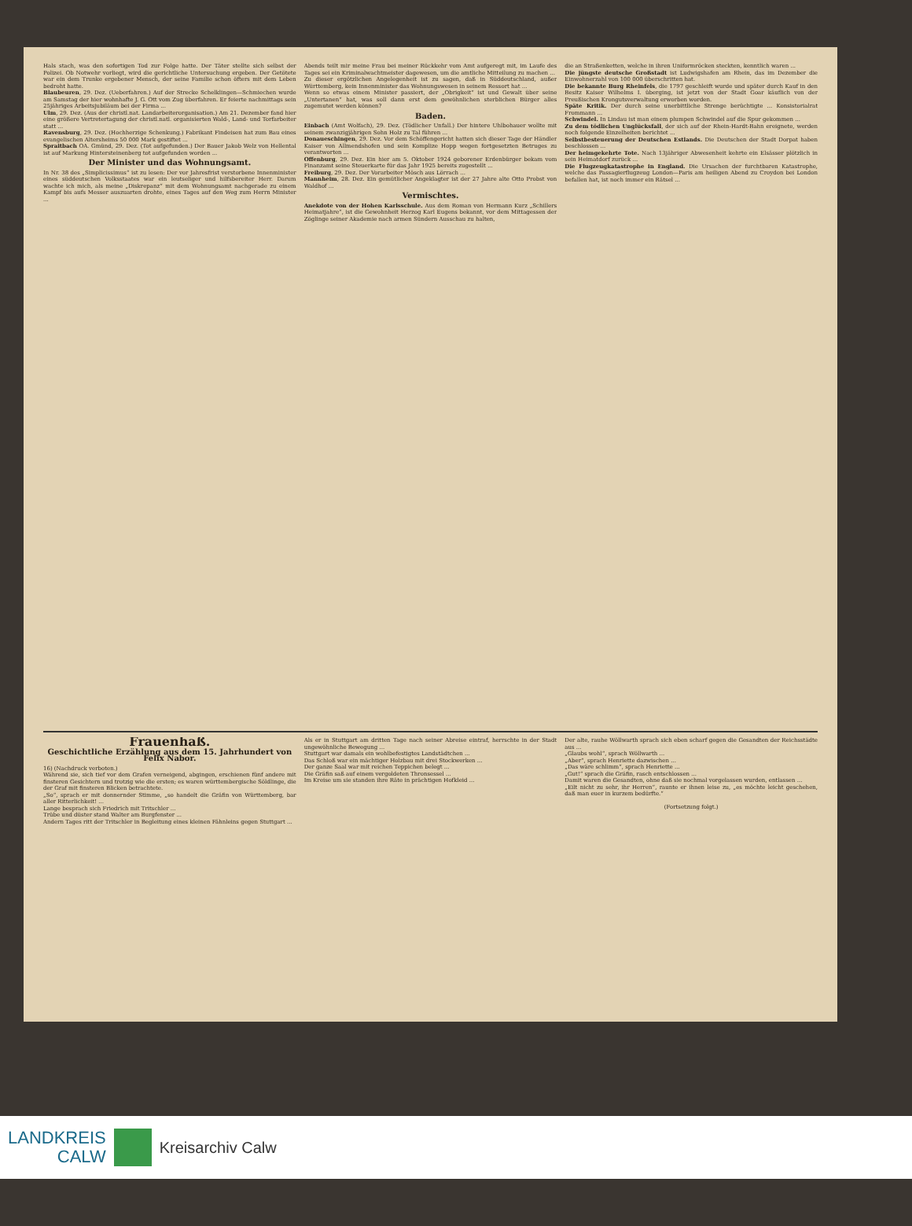Hals stach, was den sofortigen Tod zur Folge hatte. Der Täter stellte sich selbst der Polizei. Ob Notwehr vorliegt, wird die gerichtliche Untersuchung ergeben. Der Getötete war ein dem Trunke ergebener Mensch, der seine Familie schon öfters mit dem Leben bedroht hatte.
Blaubeuren, 29. Dez. (Ueberfahren.) Auf der Strecke Schelklingen—Schmiechen wurde am Samstag der hier wohnhafte J. G. Ott vom Zug überfahren. Er feierte nachmittags sein 25jähriges Arbeitsjubiläum bei der Firma ...
Ulm, 29. Dez. (Aus der christl.nat. Landarbeiterorganisation.) Am 21. Dezember fand hier eine größere Vertretertagung der christl.natl. organisierten Wald-, Land- und Torfarbeiter statt ...
Ravensburg, 29. Dez. (Hochherzige Schenkung.) Fabrikant Findeisen hat zum Bau eines evangelischen Altersheims 50 000 Mark gestiftet ...
Spraitbach OA. Gmünd, 29. Dez. (Tot aufgefunden.) Der Bauer Jakob Welz von Hellental ist auf Markung Hintersteinenberg tot aufgefunden worden ...
Der Minister und das Wohnungsamt.
In Nr. 38 des „Simplicissimus“ ist zu lesen: Der vor Jahresfrist verstorbene Innenminister eines süddeutschen Volksstaates war ein leutseliger und hilfsbereiter Herr. Darum wachte ich mich, als meine „Diskrepanz“ mit dem Wohnungsamt nachgerade zu einem Kampf bis aufs Messer auszuarten drohte, eines Tages auf den Weg zum Herrn Minister ...
Abends teilt mir meine Frau bei meiner Rückkehr vom Amt aufgeregt mit, im Laufe des Tages sei ein Kriminalwachtmeister dagewesen, um die amtliche Mitteilung zu machen ...
Zu dieser ergötzlichen Angelegenheit ist zu sagen, daß in Süddeutschland, außer Württemberg, kein Innenminister das Wohnungswesen in seinem Ressort hat ...
Wenn so etwas einem Minister passiert, der „Obrigkeit“ ist und Gewalt über seine „Untertanen“ hat, was soll dann erst dem gewöhnlichen sterblichen Bürger alles zugemutet werden können?
Baden.
Einbach (Amt Wolfach), 29. Dez. (Tödlicher Unfall.) Der hintere Uhlbohauer wollte mit seinem zwanzigjährigen Sohn Holz zu Tal führen ...
Donaueschingen, 29. Dez. Vor dem Schöffengericht hatten sich dieser Tage der Händler Kaiser von Allmendshofen und sein Komplize Hopp wegen fortgesetzten Betruges zu verantworten ...
Offenburg, 29. Dez. Ein hier am 5. Oktober 1924 geborener Erdenbürger bekam vom Finanzamt seine Steuerkarte für das Jahr 1925 bereits zugestellt ...
Freiburg, 29. Dez. Der Vorarbeiter Mösch aus Lörrach ...
Mannheim, 28. Dez. Ein gemütlicher Angeklagter ist der 27 Jahre alte Otto Probst von Waldhof ...
Vermischtes.
Anekdote von der Hohen Karlsschule. Aus dem Roman von Hermann Kurz „Schillers Heimatjahre“, ist die Gewohnheit Herzog Karl Eugens bekannt, vor dem Mittagessen der Zöglinge seiner Akademie nach armen Sündern Ausschau zu halten,
die an Straßenketten, welche in ihren Uniformröcken steckten, kenntlich waren ...
Die jüngste deutsche Großstadt ist Ludwigshafen am Rhein, das im Dezember die Einwohnerzahl von 100 000 überschritten hat.
Die bekannte Burg Rheinfels, die 1797 geschleift wurde und später durch Kauf in den Besitz Kaiser Wilhelms I. überging, ist jetzt von der Stadt Goar käuflich von der Preußischen Krongutsverwaltung erworben worden.
Späte Kritik. Der durch seine unerbittliche Strenge berüchtigte ... Konsistorialrat Frommann ...
Schwindel. In Lindau ist man einem plumpen Schwindel auf die Spur gekommen ...
Zu dem tödlichen Unglücksfall, der sich auf der Rhein-Hardt-Bahn ereignete, werden noch folgende Einzelheiten berichtet ...
Selbstbesteuerung der Deutschen Estlands. Die Deutschen der Stadt Dorpat haben beschlossen ...
Der heimgekehrte Tote. Nach 13jähriger Abwesenheit kehrte ein Elsässer plötzlich in sein Heimatdorf zurück ...
Die Flugzeugkatastrophe in England. Die Ursachen der furchtbaren Katastrophe, welche das Passagierflugzeug London—Paris am heiligen Abend zu Croydon bei London befallen hat, ist noch immer ein Rätsel ...
Frauenhaß.
Geschichtliche Erzählung aus dem 15. Jahrhundert von Felix Nabor.
16) (Nachdruck verboten.)
Während sie, sich tief vor dem Grafen verneigend, abgingen, erschienen fünf andere mit finsteren Gesichtern und trotzig wie die ersten; es waren württembergische Söldlinge, die der Graf mit finsteren Blicken betrachtete.
„So“, sprach er mit donnernder Stimme, „so handelt die Gräfin von Württemberg, bar aller Ritterlichkeit! ...
Lange besprach sich Friedrich mit Tritschler ...
Trübe und düster stand Walter am Burgfenster ...
Andern Tages ritt der Tritschler in Begleitung eines kleinen Fähnleins gegen Stuttgart ...
Als er in Stuttgart am dritten Tage nach seiner Abreise eintraf, herrschte in der Stadt ungewöhnliche Bewegung ...
Stuttgart war damals ein wohlbefestigtes Landstädtchen ...
Das Schloß war ein mächtiger Holzbau mit drei Stockwerken ...
Der ganze Saal war mit reichen Teppichen belegt ...
Die Gräfin saß auf einem vergoldeten Thronsessel ...
Im Kreise um sie standen ihre Räte in prächtigen Hofkleid ...
Der alte, rauhe Wöllwarth sprach sich eben scharf gegen die Gesandten der Reichsstädte aus ...
„Glaubs wohl“, sprach Wöllwarth ...
„Aber“, sprach Henriette dazwischen ...
„Das wäre schlimm“, sprach Henriette ...
„Gut!“ sprach die Gräfin, rasch entschlossen ...
Damit waren die Gesandten, ohne daß sie nochmal vorgelassen wurden, entlassen ...
„Eilt nicht zu sehr, ihr Herren“, raunte er ihnen leise zu, „es möchte leicht geschehen, daß man euer in kurzem bedürfte.“
(Fortsetzung folgt.)
LANDKREIS
CALW
Kreisarchiv Calw